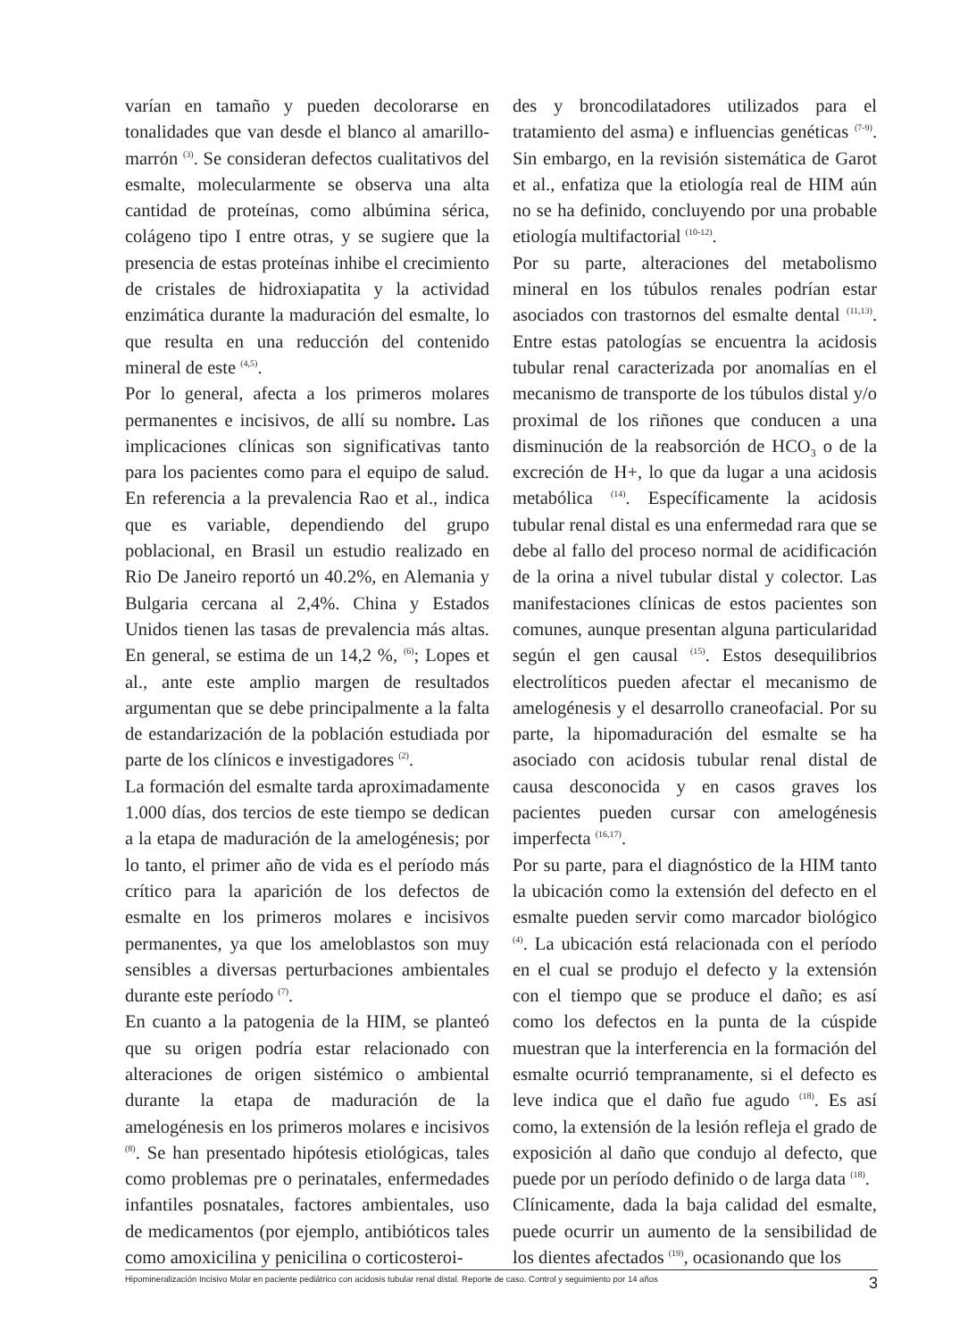varían en tamaño y pueden decolorarse en tonalidades que van desde el blanco al amarillo-marrón <sup>(3)</sup>. Se consideran defectos cualitativos del esmalte, molecularmente se observa una alta cantidad de proteínas, como albúmina sérica, colágeno tipo I entre otras, y se sugiere que la presencia de estas proteínas inhibe el crecimiento de cristales de hidroxiapatita y la actividad enzimática durante la maduración del esmalte, lo que resulta en una reducción del contenido mineral de este <sup>(4,5)</sup>.
Por lo general, afecta a los primeros molares permanentes e incisivos, de allí su nombre. Las implicaciones clínicas son significativas tanto para los pacientes como para el equipo de salud. En referencia a la prevalencia Rao et al., indica que es variable, dependiendo del grupo poblacional, en Brasil un estudio realizado en Rio De Janeiro reportó un 40.2%, en Alemania y Bulgaria cercana al 2,4%. China y Estados Unidos tienen las tasas de prevalencia más altas. En general, se estima de un 14,2 %, <sup>(6)</sup>; Lopes et al., ante este amplio margen de resultados argumentan que se debe principalmente a la falta de estandarización de la población estudiada por parte de los clínicos e investigadores <sup>(2)</sup>.
La formación del esmalte tarda aproximadamente 1.000 días, dos tercios de este tiempo se dedican a la etapa de maduración de la amelogénesis; por lo tanto, el primer año de vida es el período más crítico para la aparición de los defectos de esmalte en los primeros molares e incisivos permanentes, ya que los ameloblastos son muy sensibles a diversas perturbaciones ambientales durante este período <sup>(7)</sup>.
En cuanto a la patogenia de la HIM, se planteó que su origen podría estar relacionado con alteraciones de origen sistémico o ambiental durante la etapa de maduración de la amelogénesis en los primeros molares e incisivos <sup>(8)</sup>. Se han presentado hipótesis etiológicas, tales como problemas pre o perinatales, enfermedades infantiles posnatales, factores ambientales, uso de medicamentos (por ejemplo, antibióticos tales como amoxicilina y penicilina o corticosteroi-
des y broncodilatadores utilizados para el tratamiento del asma) e influencias genéticas <sup>(7-9)</sup>. Sin embargo, en la revisión sistemática de Garot et al., enfatiza que la etiología real de HIM aún no se ha definido, concluyendo por una probable etiología multifactorial <sup>(10-12)</sup>.
Por su parte, alteraciones del metabolismo mineral en los túbulos renales podrían estar asociados con trastornos del esmalte dental <sup>(11,13)</sup>. Entre estas patologías se encuentra la acidosis tubular renal caracterizada por anomalías en el mecanismo de transporte de los túbulos distal y/o proximal de los riñones que conducen a una disminución de la reabsorción de HCO<sub>3</sub> o de la excreción de H+, lo que da lugar a una acidosis metabólica <sup>(14)</sup>. Específicamente la acidosis tubular renal distal es una enfermedad rara que se debe al fallo del proceso normal de acidificación de la orina a nivel tubular distal y colector. Las manifestaciones clínicas de estos pacientes son comunes, aunque presentan alguna particularidad según el gen causal <sup>(15)</sup>. Estos desequilibrios electrolíticos pueden afectar el mecanismo de amelogénesis y el desarrollo craneofacial. Por su parte, la hipomaduración del esmalte se ha asociado con acidosis tubular renal distal de causa desconocida y en casos graves los pacientes pueden cursar con amelogénesis imperfecta <sup>(16,17)</sup>.
Por su parte, para el diagnóstico de la HIM tanto la ubicación como la extensión del defecto en el esmalte pueden servir como marcador biológico <sup>(4)</sup>. La ubicación está relacionada con el período en el cual se produjo el defecto y la extensión con el tiempo que se produce el daño; es así como los defectos en la punta de la cúspide muestran que la interferencia en la formación del esmalte ocurrió tempranamente, si el defecto es leve indica que el daño fue agudo <sup>(18)</sup>. Es así como, la extensión de la lesión refleja el grado de exposición al daño que condujo al defecto, que puede por un período definido o de larga data <sup>(18)</sup>.
Clínicamente, dada la baja calidad del esmalte, puede ocurrir un aumento de la sensibilidad de los dientes afectados <sup>(19)</sup>, ocasionando que los
Hipomineralización Incisivo Molar en paciente pediátrico con acidosis tubular renal distal. Reporte de caso. Control y seguimiento por 14 años 3